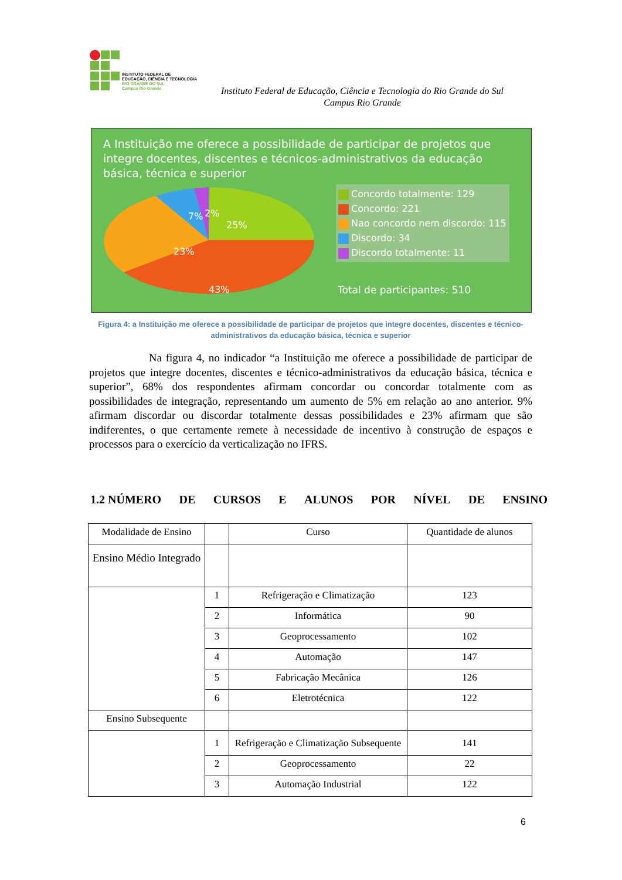INSTITUTO FEDERAL DE
EDUCAÇÃO, CIÊNCIA E TECNOLOGIA
RIO GRANDE DO SUL
Campus Rio Grande
Instituto Federal de Educação, Ciência e Tecnologia do Rio Grande do Sul
Campus Rio Grande
A Instituição me oferece a possibilidade de participar de projetos que integre docentes, discentes e técnicos-administrativos da educação básica, técnica e superior
23%
25%
43%
7%
2%
Concordo totalmente: 129
Concordo: 221
Nao concordo nem discordo: 115
Discordo: 34
Discordo totalmente: 11
Total de participantes: 510
Figura 4: a Instituição me oferece a possibilidade de participar de projetos que integre docentes, discentes e técnico-administrativos da educação básica, técnica e superior
Na figura 4, no indicador “a Instituição me oferece a possibilidade de participar de projetos que integre docentes, discentes e técnico-administrativos da educação básica, técnica e superior”, 68% dos respondentes afirmam concordar ou concordar totalmente com as possibilidades de integração, representando um aumento de 5% em relação ao ano anterior. 9% afirmam discordar ou discordar totalmente dessas possibilidades e 23% afirmam que são indiferentes, o que certamente remete à necessidade de incentivo à construção de espaços e processos para o exercício da verticalização no IFRS.
1.2 NÚMERO DE CURSOS E ALUNOS POR NÍVEL DE ENSINO
| Modalidade de Ensino | | Curso | Quantidade de alunos |
| --- | --- | --- | --- |
| Ensino Médio Integrado | | | |
| | 1 | Refrigeração e Climatização | 123 |
| | 2 | Informática | 90 |
| | 3 | Geoprocessamento | 102 |
| | 4 | Automação | 147 |
| | 5 | Fabricação Mecânica | 126 |
| | 6 | Eletrotécnica | 122 |
| Ensino Subsequente | | | |
| | 1 | Refrigeração e Climatização Subsequente | 141 |
| | 2 | Geoprocessamento | 22 |
| | 3 | Automação Industrial | 122 |
6